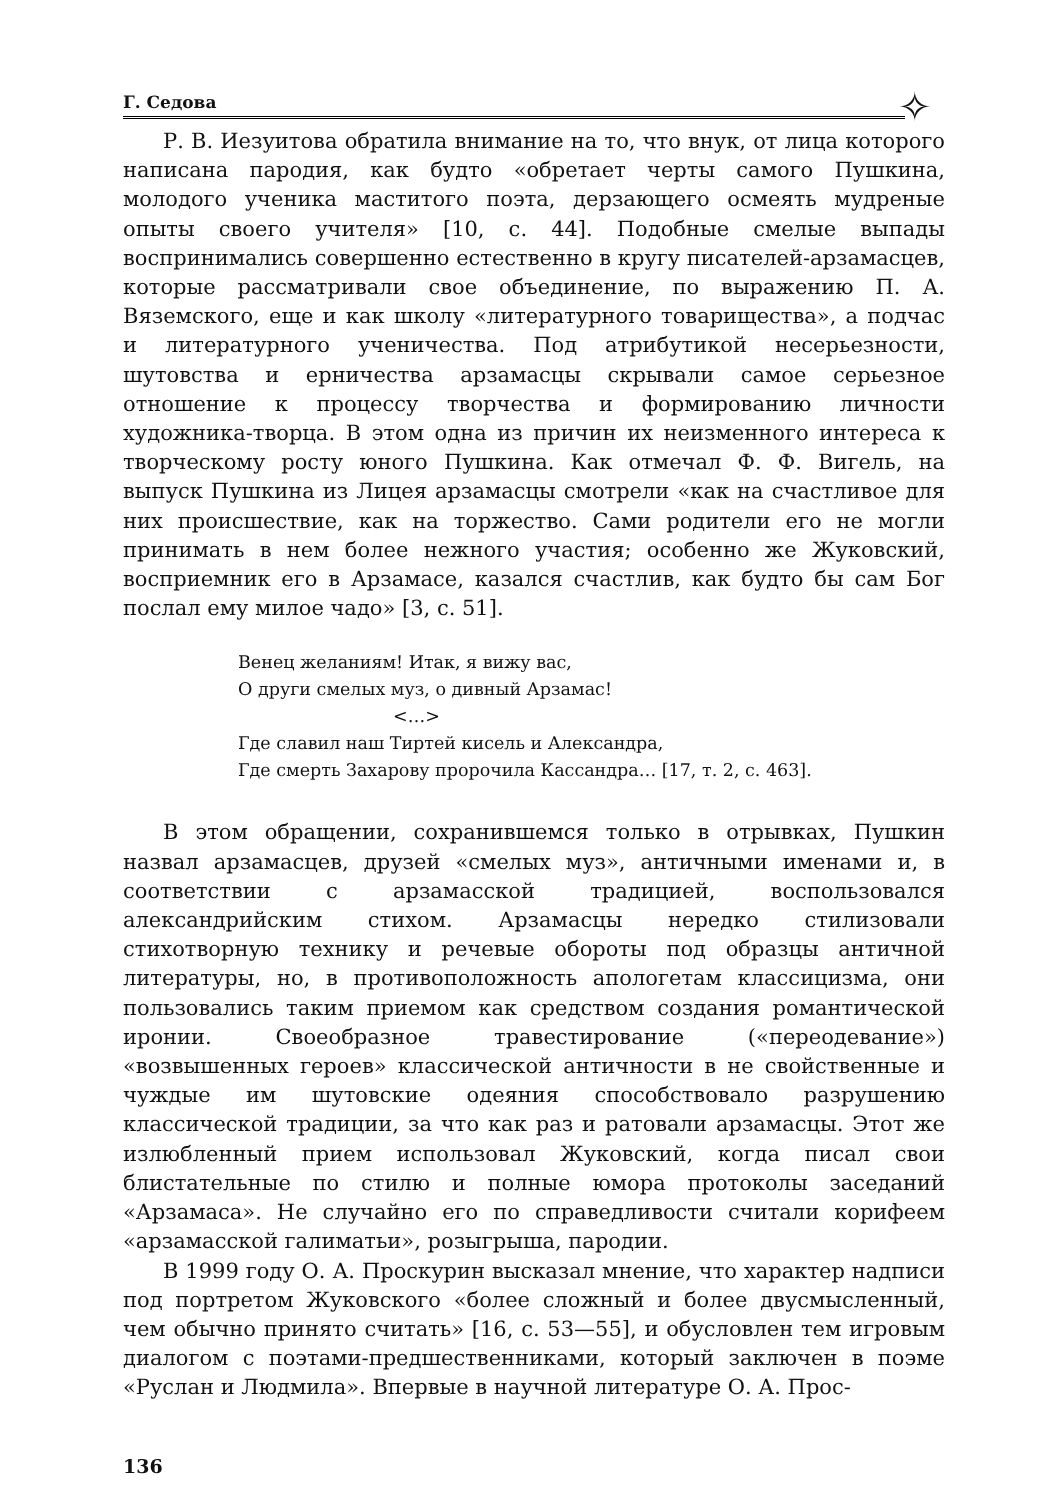Г. Седова
✧
Р. В. Иезуитова обратила внимание на то, что внук, от лица которого написана пародия, как будто «обретает черты самого Пушкина, молодого ученика маститого поэта, дерзающего осмеять мудреные опыты своего учителя» [10, с. 44]. Подобные смелые выпады воспринимались совершенно естественно в кругу писателей-арзамасцев, которые рассматривали свое объединение, по выражению П. А. Вяземского, еще и как школу «литературного товарищества», а подчас и литературного ученичества. Под атрибутикой несерьезности, шутовства и ерничества арзамасцы скрывали самое серьезное отношение к процессу творчества и формированию личности художника-творца. В этом одна из причин их неизменного интереса к творческому росту юного Пушкина. Как отмечал Ф. Ф. Вигель, на выпуск Пушкина из Лицея арзамасцы смотрели «как на счастливое для них происшествие, как на торжество. Сами родители его не могли принимать в нем более нежного участия; особенно же Жуковский, восприемник его в Арзамасе, казался счастлив, как будто бы сам Бог послал ему милое чадо» [3, с. 51].
Венец желаниям! Итак, я вижу вас,
О други смелых муз, о дивный Арзамас!
<…>
Где славил наш Тиртей кисель и Александра,
Где смерть Захарову пророчила Кассандра… [17, т. 2, с. 463].
В этом обращении, сохранившемся только в отрывках, Пушкин назвал арзамасцев, друзей «смелых муз», античными именами и, в соответствии с арзамасской традицией, воспользовался александрийским стихом. Арзамасцы нередко стилизовали стихотворную технику и речевые обороты под образцы античной литературы, но, в противоположность апологетам классицизма, они пользовались таким приемом как средством создания романтической иронии. Своеобразное травестирование («переодевание») «возвышенных героев» классической античности в не свойственные и чуждые им шутовские одеяния способствовало разрушению классической традиции, за что как раз и ратовали арзамасцы. Этот же излюбленный прием использовал Жуковский, когда писал свои блистательные по стилю и полные юмора протоколы заседаний «Арзамаса». Не случайно его по справедливости считали корифеем «арзамасской галиматьи», розыгрыша, пародии.
В 1999 году О. А. Проскурин высказал мнение, что характер надписи под портретом Жуковского «более сложный и более двусмысленный, чем обычно принято считать» [16, с. 53—55], и обусловлен тем игровым диалогом с поэтами-предшественниками, который заключен в поэме «Руслан и Людмила». Впервые в научной литературе О. А. Прос-
136